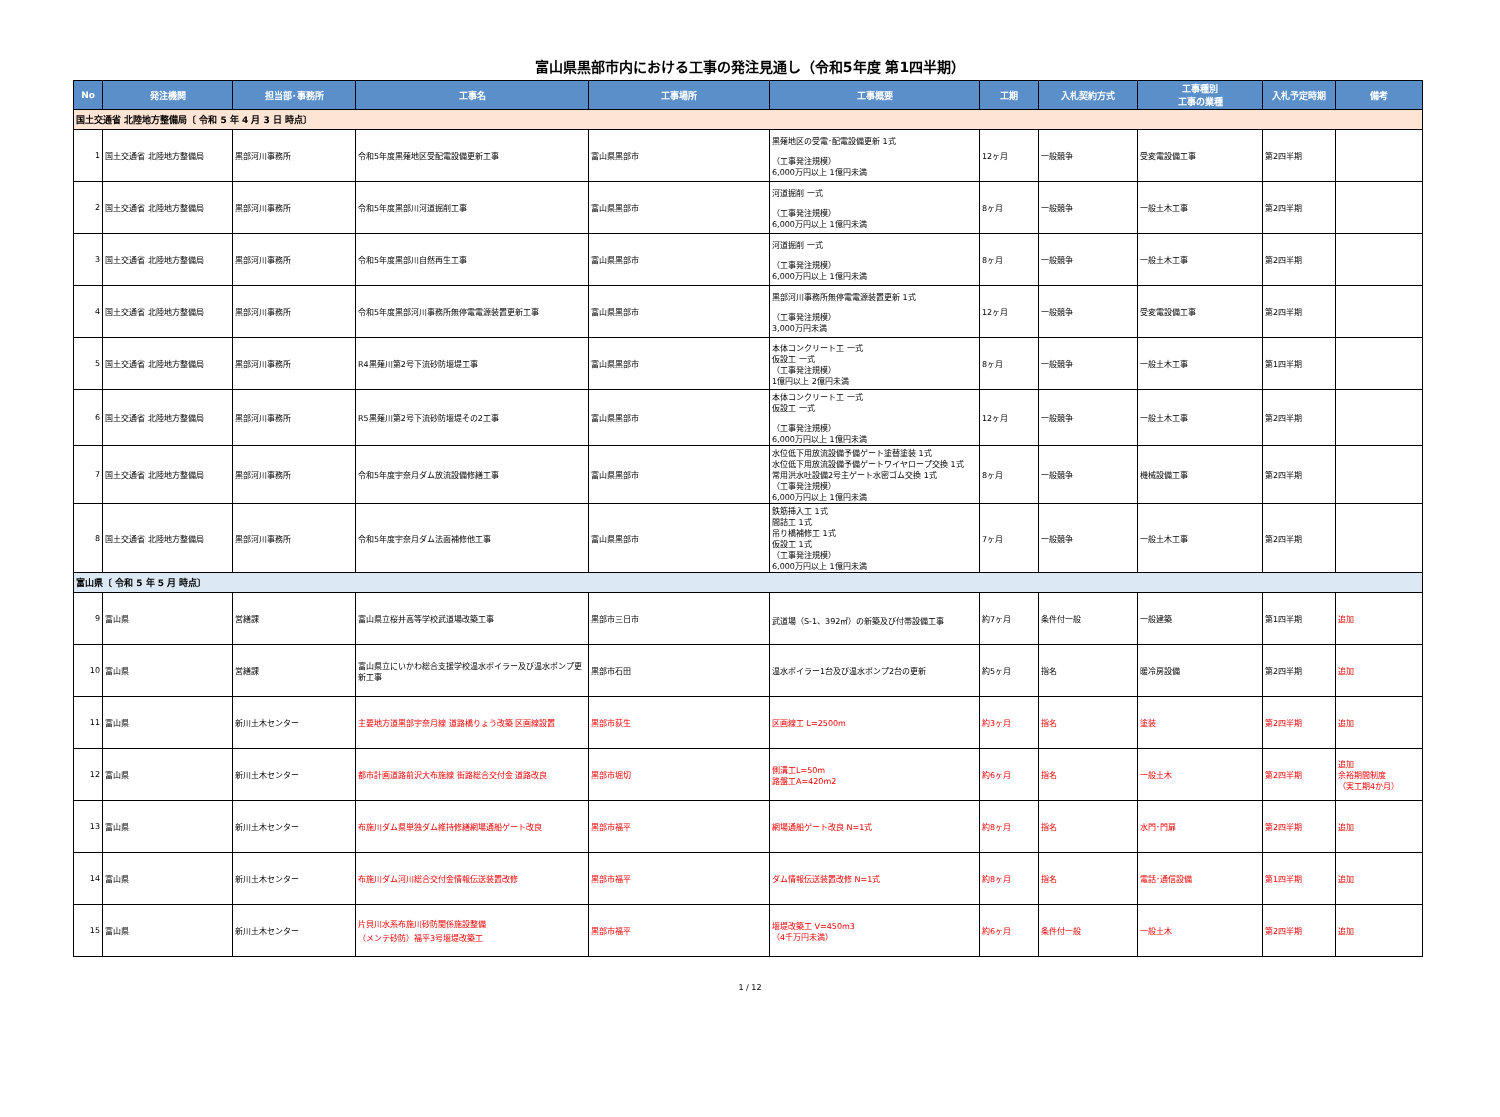富山県黒部市内における工事の発注見通し（令和5年度 第1四半期）
| No | 発注機関 | 担当部･事務所 | 工事名 | 工事場所 | 工事概要 | 工期 | 入札契約方式 | 工事種別 工事の業種 | 入札予定時期 | 備考 |
| --- | --- | --- | --- | --- | --- | --- | --- | --- | --- | --- |
| 国土交通省 北陸地方整備局〔 令和 5 年 4 月 3 日 時点〕 | | | | | | | | | | |
| 1 | 国土交通省 北陸地方整備局 | 黒部河川事務所 | 令和5年度黒薙地区受配電設備更新工事 | 富山県黒部市 | 黒薙地区の受電･配電設備更新 1式 （工事発注規模） 6,000万円以上 1億円未満 | 12ヶ月 | 一般競争 | 受変電設備工事 | 第2四半期 | |
| 2 | 国土交通省 北陸地方整備局 | 黒部河川事務所 | 令和5年度黒部川河道掘削工事 | 富山県黒部市 | 河道掘削 一式 （工事発注規模） 6,000万円以上 1億円未満 | 8ヶ月 | 一般競争 | 一般土木工事 | 第2四半期 | |
| 3 | 国土交通省 北陸地方整備局 | 黒部河川事務所 | 令和5年度黒部川自然再生工事 | 富山県黒部市 | 河道掘削 一式 （工事発注規模） 6,000万円以上 1億円未満 | 8ヶ月 | 一般競争 | 一般土木工事 | 第2四半期 | |
| 4 | 国土交通省 北陸地方整備局 | 黒部河川事務所 | 令和5年度黒部河川事務所無停電電源装置更新工事 | 富山県黒部市 | 黒部河川事務所無停電電源装置更新 1式 （工事発注規模） 3,000万円未満 | 12ヶ月 | 一般競争 | 受変電設備工事 | 第2四半期 | |
| 5 | 国土交通省 北陸地方整備局 | 黒部河川事務所 | R4黒薙川第2号下流砂防堰堤工事 | 富山県黒部市 | 本体コンクリート工 一式 仮設工 一式 （工事発注規模） 1億円以上 2億円未満 | 8ヶ月 | 一般競争 | 一般土木工事 | 第1四半期 | |
| 6 | 国土交通省 北陸地方整備局 | 黒部河川事務所 | R5黒薙川第2号下流砂防堰堤その2工事 | 富山県黒部市 | 本体コンクリート工 一式 仮設工 一式 （工事発注規模） 6,000万円以上 1億円未満 | 12ヶ月 | 一般競争 | 一般土木工事 | 第2四半期 | |
| 7 | 国土交通省 北陸地方整備局 | 黒部河川事務所 | 令和5年度宇奈月ダム放流設備修繕工事 | 富山県黒部市 | 水位低下用放流設備予備ゲート塗替塗装 1式 水位低下用放流設備予備ゲートワイヤロープ交換 1式 常用洪水吐設備2号主ゲート水密ゴム交換 1式 （工事発注規模） 6,000万円以上 1億円未満 | 8ヶ月 | 一般競争 | 機械設備工事 | 第2四半期 | |
| 8 | 国土交通省 北陸地方整備局 | 黒部河川事務所 | 令和5年度宇奈月ダム法面補修他工事 | 富山県黒部市 | 鉄筋挿入工 1式 間詰工 1式 吊り橋補修工 1式 仮設工 1式 （工事発注規模） 6,000万円以上 1億円未満 | 7ヶ月 | 一般競争 | 一般土木工事 | 第2四半期 | |
| 富山県〔 令和 5 年 5 月 時点〕 | | | | | | | | | | |
| 9 | 富山県 | 営繕課 | 富山県立桜井高等学校武道場改築工事 | 黒部市三日市 | 武道場（S-1、392㎡）の新築及び付帯設備工事 | 約7ヶ月 | 条件付一般 | 一般建築 | 第1四半期 | 追加 |
| 10 | 富山県 | 営繕課 | 富山県立にいかわ総合支援学校温水ボイラー及び温水ポンプ更新工事 | 黒部市石田 | 温水ボイラー1台及び温水ポンプ2台の更新 | 約5ヶ月 | 指名 | 暖冷房設備 | 第2四半期 | 追加 |
| 11 | 富山県 | 新川土木センター | 主要地方道黒部宇奈月線 道路橋りょう改築 区画線設置 | 黒部市荻生 | 区画線工 L=2500m | 約3ヶ月 | 指名 | 塗装 | 第2四半期 | 追加 |
| 12 | 富山県 | 新川土木センター | 都市計画道路前沢大布施線 街路総合交付金 道路改良 | 黒部市堀切 | 側溝工L=50m 路盤工A=420m2 | 約6ヶ月 | 指名 | 一般土木 | 第2四半期 | 追加 余裕期間制度 （実工期4か月） |
| 13 | 富山県 | 新川土木センター | 布施川ダム県単独ダム維持修繕網場通船ゲート改良 | 黒部市福平 | 網場通船ゲート改良 N=1式 | 約8ヶ月 | 指名 | 水門･門扉 | 第2四半期 | 追加 |
| 14 | 富山県 | 新川土木センター | 布施川ダム河川総合交付金情報伝送装置改修 | 黒部市福平 | ダム情報伝送装置改修 N=1式 | 約8ヶ月 | 指名 | 電話･通信設備 | 第1四半期 | 追加 |
| 15 | 富山県 | 新川土木センター | 片貝川水系布施川砂防関係施設整備 （メンテ砂防）福平3号堰堤改築工 | 黒部市福平 | 堰堤改築工 V=450m3 （4千万円未満） | 約6ヶ月 | 条件付一般 | 一般土木 | 第2四半期 | 追加 |
1 / 12